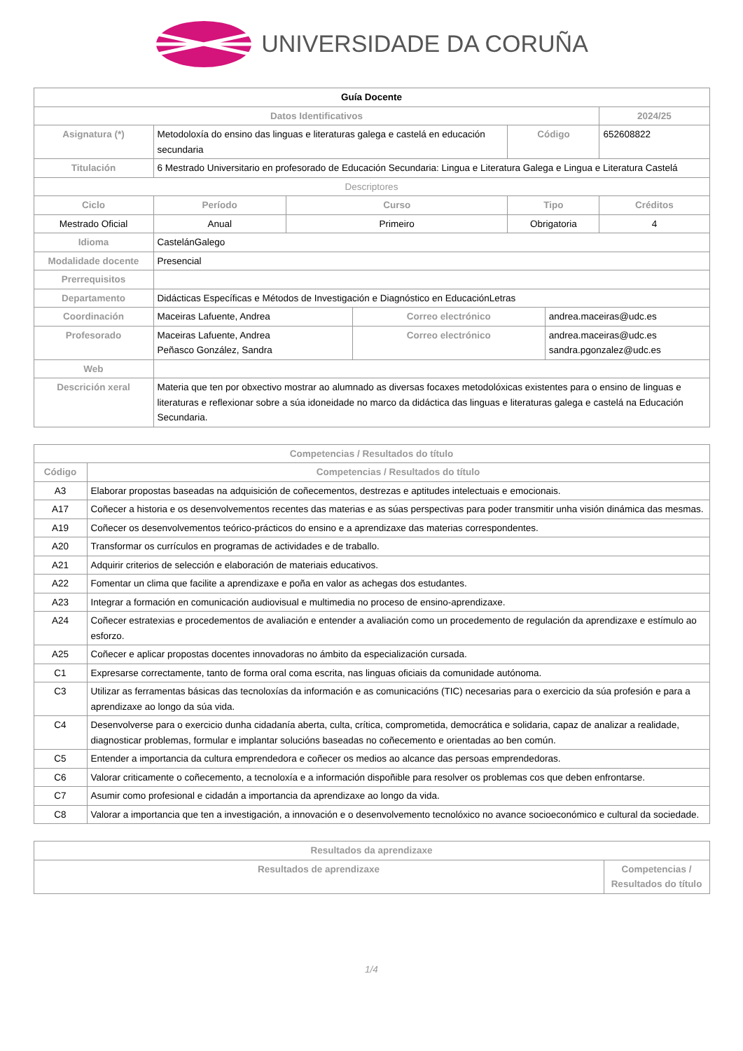UNIVERSIDADE DA CORUÑA
| Guía Docente | | | | | | | |
| Datos Identificativos | | | | | | | 2024/25 |
| Asignatura (*) | Metodoloxía do ensino das linguas e literaturas galega e castelá en educación secundaria | | | | Código | | 652608822 |
| Titulación | 6 Mestrado Universitario en profesorado de Educación Secundaria: Lingua e Literatura Galega e Lingua e Literatura Castelá | | | | | | |
| Descriptores | | | | | | | |
| Ciclo | | Período | Curso | | Tipo | | Créditos |
| Mestrado Oficial | | Anual | Primeiro | | Obrigatoria | | 4 |
| Idioma | CastelánGalego | | | | | | |
| Modalidade docente | Presencial | | | | | | |
| Prerrequisitos | | | | | | | |
| Departamento | Didácticas Específicas e Métodos de Investigación e Diagnóstico en EducaciónLetras | | | | | | |
| Coordinación | Maceiras Lafuente, Andrea | | | Correo electrónico | | andrea.maceiras@udc.es | |
| Profesorado | Maceiras Lafuente, Andrea Peñasco González, Sandra | | | Correo electrónico | | andrea.maceiras@udc.es sandra.pgonzalez@udc.es | |
| Web | | | | | | | |
| Descrición xeral | Materia que ten por obxectivo mostrar ao alumnado as diversas focaxes metodolóxicas existentes para o ensino de linguas e literaturas e reflexionar sobre a súa idoneidade no marco da didáctica das linguas e literaturas galega e castelá na Educación Secundaria. | | | | | | |
| Competencias / Resultados do título | |
| --- | --- |
| Código | Competencias / Resultados do título |
| A3 | Elaborar propostas baseadas na adquisición de coñecementos, destrezas e aptitudes intelectuais e emocionais. |
| A17 | Coñecer a historia e os desenvolvementos recentes das materias e as súas perspectivas para poder transmitir unha visión dinámica das mesmas. |
| A19 | Coñecer os desenvolvementos teórico-prácticos do ensino e a aprendizaxe das materias correspondentes. |
| A20 | Transformar os currículos en programas de actividades e de traballo. |
| A21 | Adquirir criterios de selección e elaboración de materiais educativos. |
| A22 | Fomentar un clima que facilite a aprendizaxe e poña en valor as achegas dos estudantes. |
| A23 | Integrar a formación en comunicación audiovisual e multimedia no proceso de ensino-aprendizaxe. |
| A24 | Coñecer estratexias e procedementos de avaliación e entender a avaliación como un procedemento de regulación da aprendizaxe e estímulo ao esforzo. |
| A25 | Coñecer e aplicar propostas docentes innovadoras no ámbito da especialización cursada. |
| C1 | Expresarse correctamente, tanto de forma oral coma escrita, nas linguas oficiais da comunidade autónoma. |
| C3 | Utilizar as ferramentas básicas das tecnoloxías da información e as comunicacións (TIC) necesarias para o exercicio da súa profesión e para a aprendizaxe ao longo da súa vida. |
| C4 | Desenvolverse para o exercicio dunha cidadanía aberta, culta, crítica, comprometida, democrática e solidaria, capaz de analizar a realidade, diagnosticar problemas, formular e implantar solucións baseadas no coñecemento e orientadas ao ben común. |
| C5 | Entender a importancia da cultura emprendedora e coñecer os medios ao alcance das persoas emprendedoras. |
| C6 | Valorar criticamente o coñecemento, a tecnoloxía e a información dispoñible para resolver os problemas cos que deben enfrontarse. |
| C7 | Asumir como profesional e cidadán a importancia da aprendizaxe ao longo da vida. |
| C8 | Valorar a importancia que ten a investigación, a innovación e o desenvolvemento tecnolóxico no avance socioeconómico e cultural da sociedade. |
| Resultados da aprendizaxe | |
| --- | --- |
| Resultados de aprendizaxe | Competencias / Resultados do título |
1/4